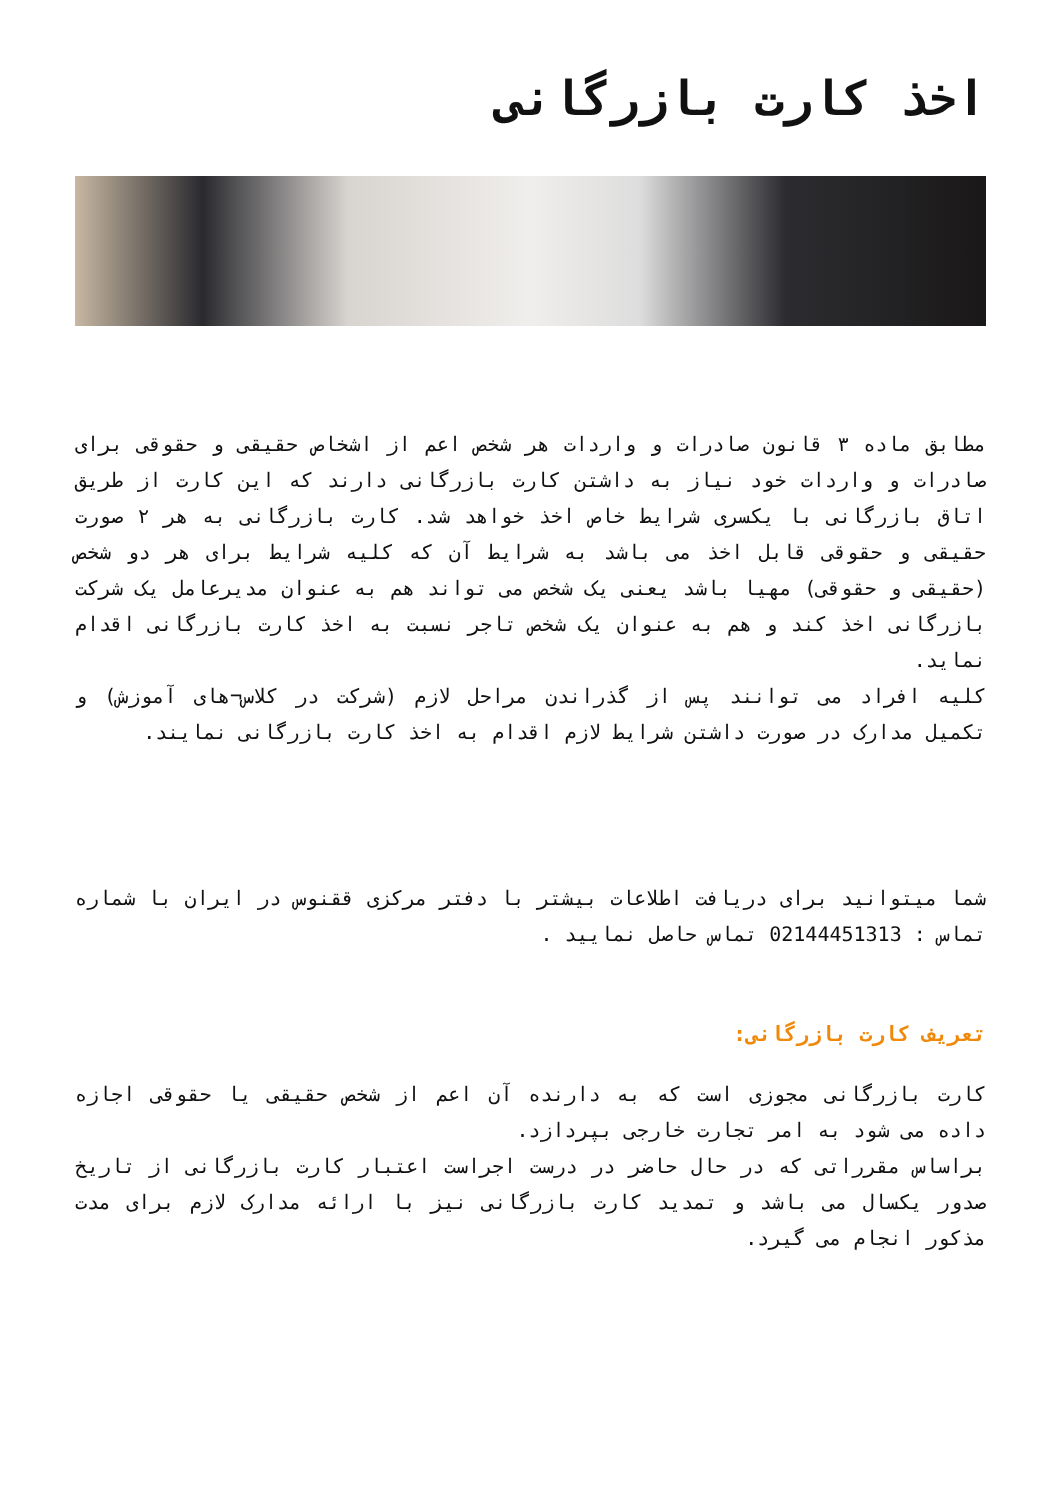اخذ کارت بازرگانی
مطابق ماده ۳ قانون صادرات و واردات هر شخص اعم از اشخاص حقیقی و حقوقی برای صادرات و واردات خود نیاز به داشتن کارت بازرگانی دارند که این کارت از طریق اتاق بازرگانی با یکسری شرایط خاص اخذ خواهد شد. کارت بازرگانی به هر ۲ صورت حقیقی و حقوقی قابل اخذ می باشد به شرایط آن که کلیه شرایط برای هر دو شخص (حقیقی و حقوقی) مهیا باشد یعنی یک شخص می تواند هم به عنوان مدیرعامل یک شرکت بازرگانی اخذ کند و هم به عنوان یک شخص تاجر نسبت به اخذ کارت بازرگانی اقدام نماید.
کلیه افراد می توانند پس از گذراندن مراحل لازم (شرکت در کلاس¬های آموزش) و تکمیل مدارک در صورت داشتن شرایط لازم اقدام به اخذ کارت بازرگانی نمایند.
شما میتوانید برای دریافت اطلاعات بیشتر با دفتر مرکزی ققنوس در ایران با شماره تماس : 02144451313 تماس حاصل نمایید .
تعریف کارت بازرگانی:
کارت بازرگانی مجوزی است که به دارنده آن اعم از شخص حقیقی یا حقوقی اجازه داده می شود به امر تجارت خارجی بپردازد.
براساس مقرراتی که در حال حاضر در درست اجراست اعتبار کارت بازرگانی از تاریخ صدور یکسال می باشد و تمدید کارت بازرگانی نیز با ارائه مدارک لازم برای مدت مذکور انجام می گیرد.